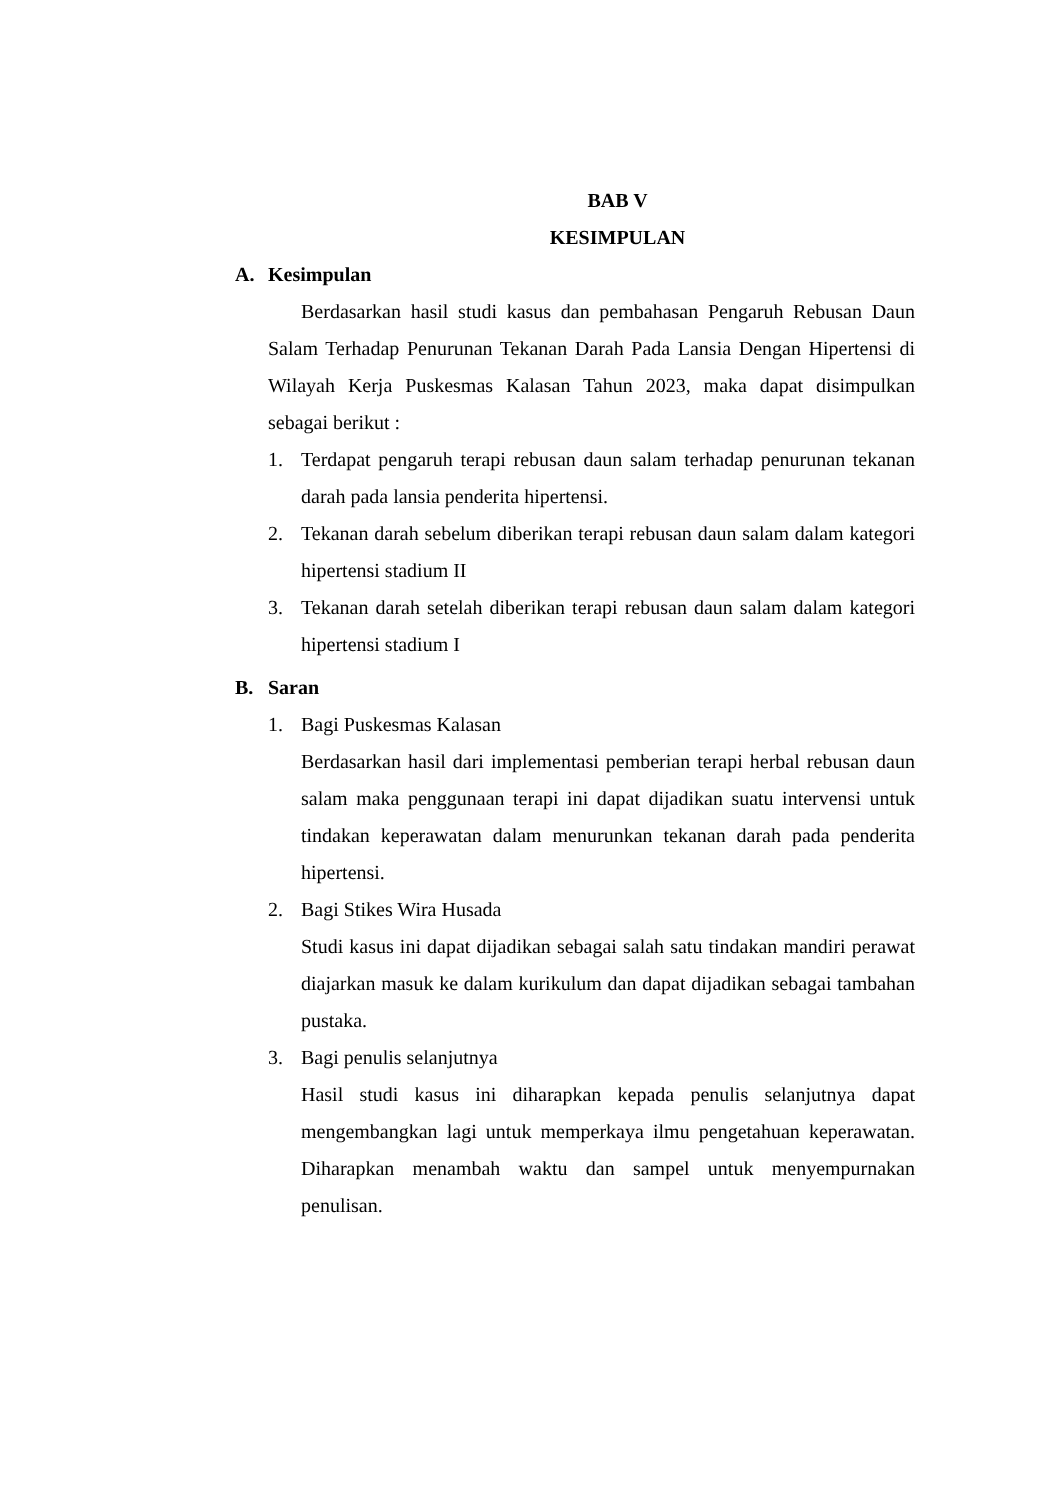BAB V
KESIMPULAN
A. Kesimpulan
Berdasarkan hasil studi kasus dan pembahasan Pengaruh Rebusan Daun Salam Terhadap Penurunan Tekanan Darah Pada Lansia Dengan Hipertensi di Wilayah Kerja Puskesmas Kalasan Tahun 2023, maka dapat disimpulkan sebagai berikut :
1. Terdapat pengaruh terapi rebusan daun salam terhadap penurunan tekanan darah pada lansia penderita hipertensi.
2. Tekanan darah sebelum diberikan terapi rebusan daun salam dalam kategori hipertensi stadium II
3. Tekanan darah setelah diberikan terapi rebusan daun salam dalam kategori hipertensi stadium I
B. Saran
1. Bagi Puskesmas Kalasan
Berdasarkan hasil dari implementasi pemberian terapi herbal rebusan daun salam maka penggunaan terapi ini dapat dijadikan suatu intervensi untuk tindakan keperawatan dalam menurunkan tekanan darah pada penderita hipertensi.
2. Bagi Stikes Wira Husada
Studi kasus ini dapat dijadikan sebagai salah satu tindakan mandiri perawat diajarkan masuk ke dalam kurikulum dan dapat dijadikan sebagai tambahan pustaka.
3. Bagi penulis selanjutnya
Hasil studi kasus ini diharapkan kepada penulis selanjutnya dapat mengembangkan lagi untuk memperkaya ilmu pengetahuan keperawatan. Diharapkan menambah waktu dan sampel untuk menyempurnakan penulisan.